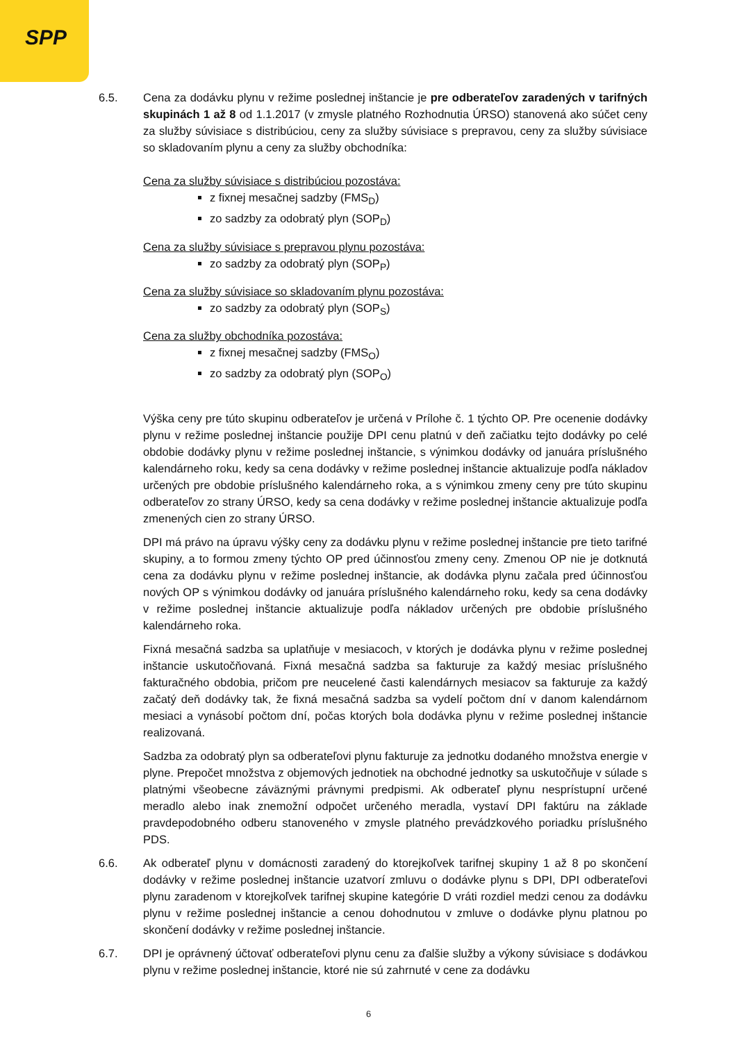SPP
6.5. Cena za dodávku plynu v režime poslednej inštancie je pre odberateľov zaradených v tarifných skupinách 1 až 8 od 1.1.2017 (v zmysle platného Rozhodnutia ÚRSO) stanovená ako súčet ceny za služby súvisiace s distribúciou, ceny za služby súvisiace s prepravou, ceny za služby súvisiace so skladovaním plynu a ceny za služby obchodníka:
Cena za služby súvisiace s distribúciou pozostáva:
z fixnej mesačnej sadzby (FMS<sub>D</sub>)
zo sadzby za odobratý plyn (SOP<sub>D</sub>)
Cena za služby súvisiace s prepravou plynu pozostáva:
zo sadzby za odobratý plyn (SOP<sub>P</sub>)
Cena za služby súvisiace so skladovaním plynu pozostáva:
zo sadzby za odobratý plyn (SOP<sub>S</sub>)
Cena za služby obchodníka pozostáva:
z fixnej mesačnej sadzby (FMS<sub>O</sub>)
zo sadzby za odobratý plyn (SOP<sub>O</sub>)
Výška ceny pre túto skupinu odberateľov je určená v Prílohe č. 1 týchto OP. Pre ocenenie dodávky plynu v režime poslednej inštancie použije DPI cenu platnú v deň začiatku tejto dodávky po celé obdobie dodávky plynu v režime poslednej inštancie, s výnimkou dodávky od januára príslušného kalendárneho roku, kedy sa cena dodávky v režime poslednej inštancie aktualizuje podľa nákladov určených pre obdobie príslušného kalendárneho roka, a s výnimkou zmeny ceny pre túto skupinu odberateľov zo strany ÚRSO, kedy sa cena dodávky v režime poslednej inštancie aktualizuje podľa zmenených cien zo strany ÚRSO.
DPI má právo na úpravu výšky ceny za dodávku plynu v režime poslednej inštancie pre tieto tarifné skupiny, a to formou zmeny týchto OP pred účinnosťou zmeny ceny. Zmenou OP nie je dotknutá cena za dodávku plynu v režime poslednej inštancie, ak dodávka plynu začala pred účinnosťou nových OP s výnimkou dodávky od januára príslušného kalendárneho roku, kedy sa cena dodávky v režime poslednej inštancie aktualizuje podľa nákladov určených pre obdobie príslušného kalendárneho roka.
Fixná mesačná sadzba sa uplatňuje v mesiacoch, v ktorých je dodávka plynu v režime poslednej inštancie uskutočňovaná. Fixná mesačná sadzba sa fakturuje za každý mesiac príslušného fakturačného obdobia, pričom pre neucelené časti kalendárnych mesiacov sa fakturuje za každý začatý deň dodávky tak, že fixná mesačná sadzba sa vydelí počtom dní v danom kalendárnom mesiaci a vynásobí počtom dní, počas ktorých bola dodávka plynu v režime poslednej inštancie realizovaná.
Sadzba za odobratý plyn sa odberateľovi plynu fakturuje za jednotku dodaného množstva energie v plyne. Prepočet množstva z objemových jednotiek na obchodné jednotky sa uskutočňuje v súlade s platnými všeobecne záväznými právnymi predpismi. Ak odberateľ plynu nesprístupní určené meradlo alebo inak znemožní odpočet určeného meradla, vystaví DPI faktúru na základe pravdepodobného odberu stanoveného v zmysle platného prevádzkového poriadku príslušného PDS.
6.6. Ak odberateľ plynu v domácnosti zaradený do ktorejkoľvek tarifnej skupiny 1 až 8 po skončení dodávky v režime poslednej inštancie uzatvorí zmluvu o dodávke plynu s DPI, DPI odberateľovi plynu zaradenom v ktorejkoľvek tarifnej skupine kategórie D vráti rozdiel medzi cenou za dodávku plynu v režime poslednej inštancie a cenou dohodnutou v zmluve o dodávke plynu platnou po skončení dodávky v režime poslednej inštancie.
6.7. DPI je oprávnený účtovať odberateľovi plynu cenu za ďalšie služby a výkony súvisiace s dodávkou plynu v režime poslednej inštancie, ktoré nie sú zahrnuté v cene za dodávku
6